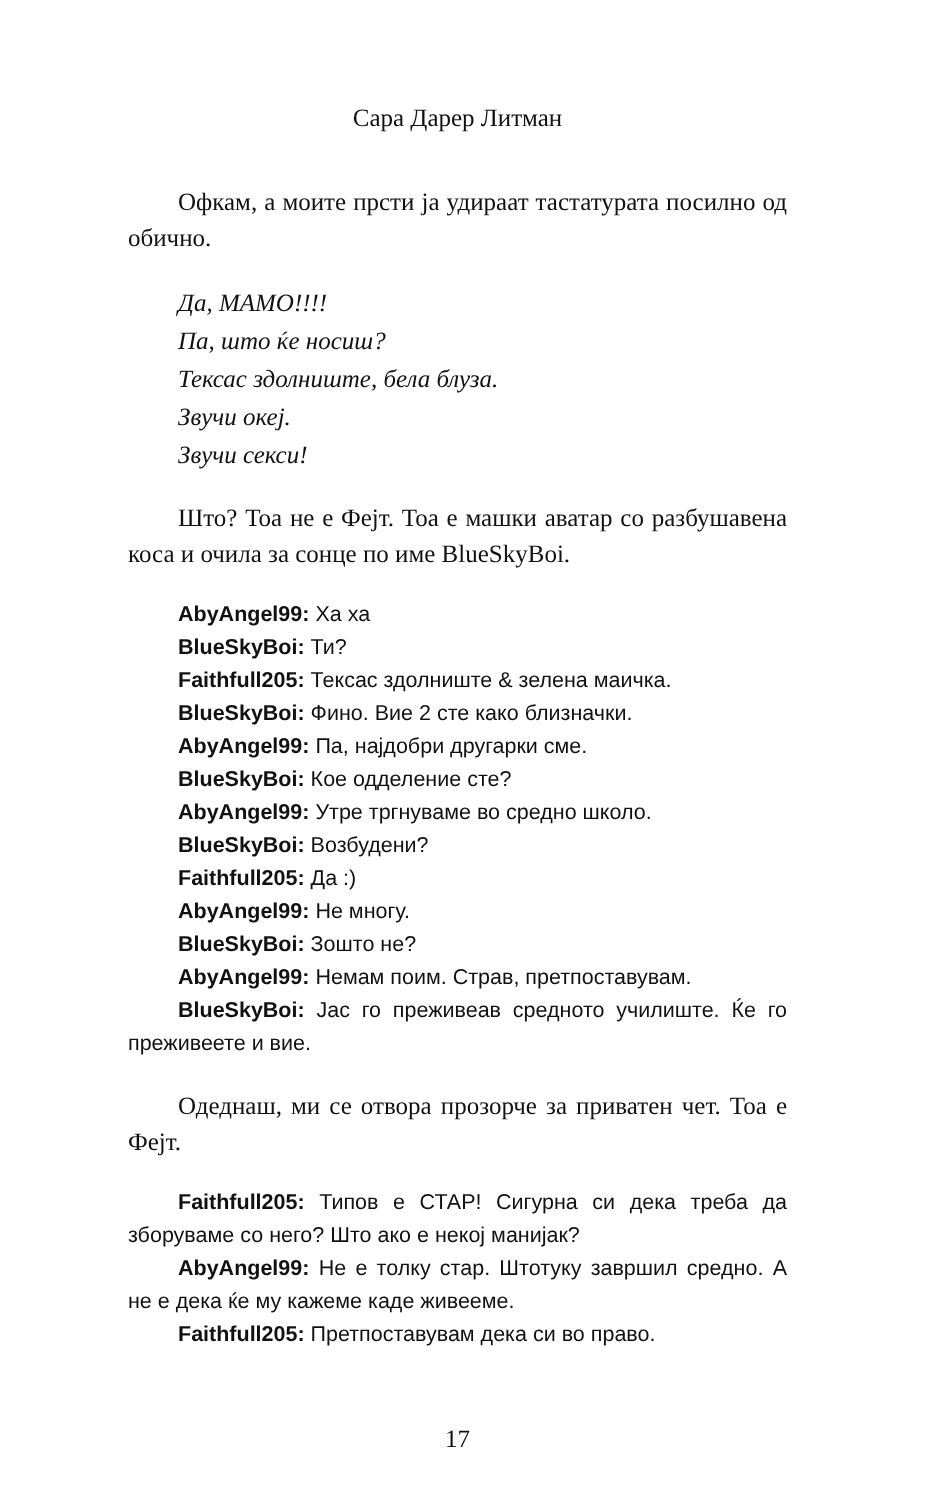Сара Дарер Литман
Офкам, а моите прсти ја удираат тастатурата посилно од обично.
Да, МАМО!!!!
Па, што ќе носиш?
Тексас здолниште, бела блуза.
Звучи океј.
Звучи секси!
Што? Тоа не е Фејт. Тоа е машки аватар со разбушавена коса и очила за сонце по име BlueSkyBoi.
AbyAngel99: Ха ха
BlueSkyBoi: Ти?
Faithfull205: Тексас здолниште & зелена маичка.
BlueSkyBoi: Фино. Вие 2 сте како близначки.
AbyAngel99: Па, најдобри другарки сме.
BlueSkyBoi: Кое одделение сте?
AbyAngel99: Утре тргнуваме во средно школо.
BlueSkyBoi: Возбудени?
Faithfull205: Да :)
AbyAngel99: Не многу.
BlueSkyBoi: Зошто не?
AbyAngel99: Немам поим. Страв, претпоставувам.
BlueSkyBoi: Јас го преживеав средното училиште. Ќе го преживеете и вие.
Одеднаш, ми се отвора прозорче за приватен чет. Тоа е Фејт.
Faithfull205: Типов е СТАР! Сигурна си дека треба да зборуваме со него? Што ако е некој манијак?
AbyAngel99: Не е толку стар. Штотуку завршил средно. А не е дека ќе му кажеме каде живееме.
Faithfull205: Претпоставувам дека си во право.
17